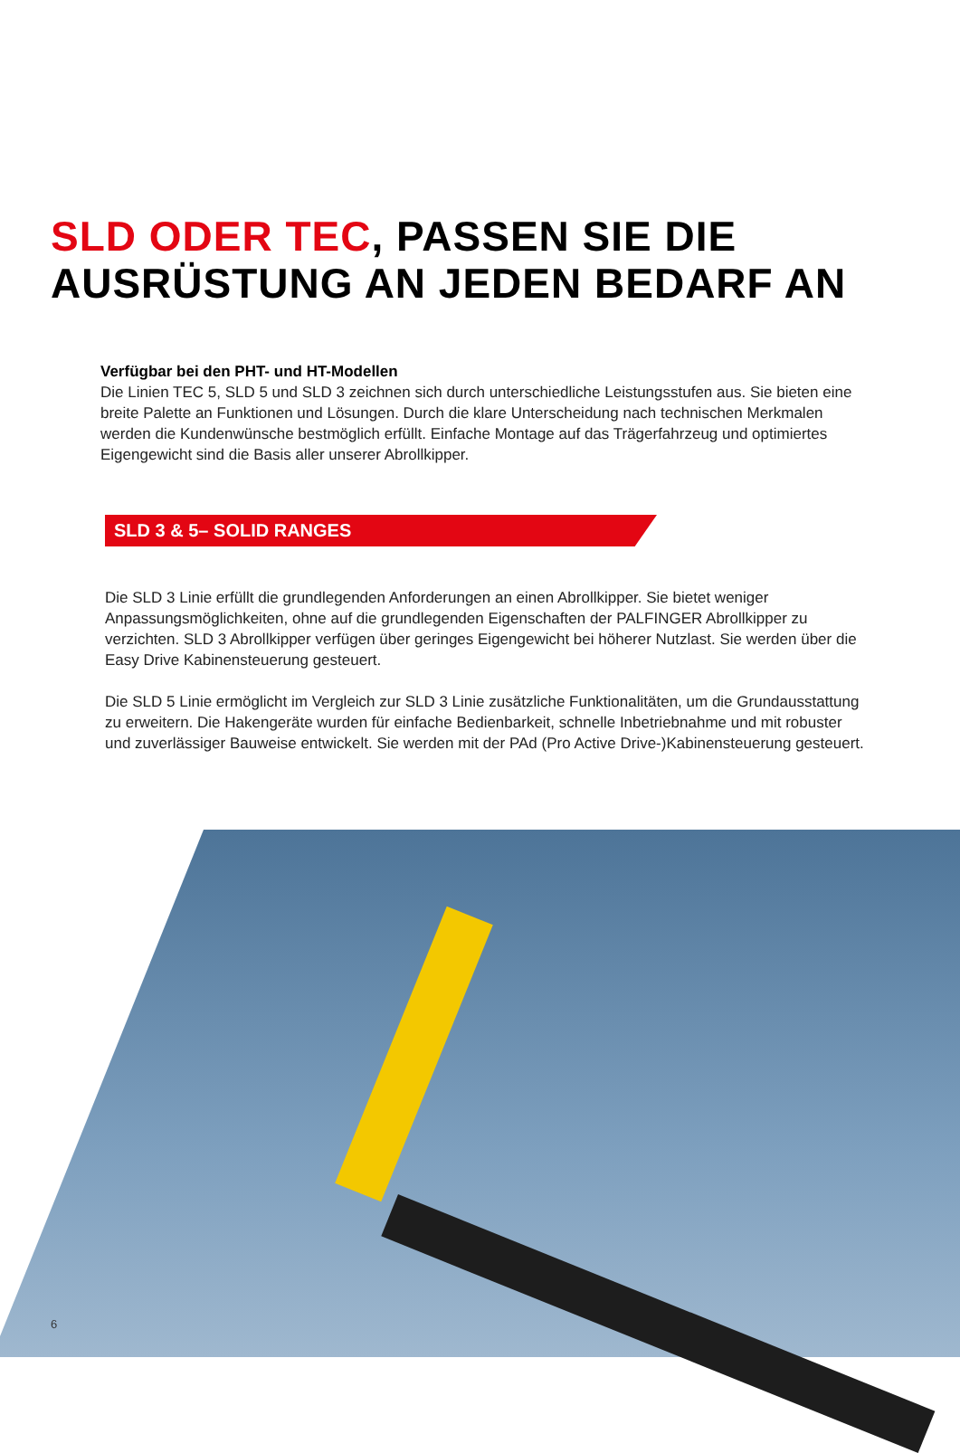SLD ODER TEC, PASSEN SIE DIE
AUSRÜSTUNG AN JEDEN BEDARF AN
Verfügbar bei den PHT- und HT-Modellen
Die Linien TEC 5, SLD 5 und SLD 3 zeichnen sich durch unterschiedliche Leistungsstufen aus. Sie bieten eine breite Palette an Funktionen und Lösungen. Durch die klare Unterscheidung nach technischen Merkmalen werden die Kundenwünsche bestmöglich erfüllt. Einfache Montage auf das Trägerfahrzeug und optimiertes Eigengewicht sind die Basis aller unserer Abrollkipper.
SLD 3 & 5– SOLID RANGES
Die SLD 3 Linie erfüllt die grundlegenden Anforderungen an einen Abrollkipper. Sie bietet weniger Anpassungsmöglichkeiten, ohne auf die grundlegenden Eigenschaften der PALFINGER Abrollkipper zu verzichten. SLD 3 Abrollkipper verfügen über geringes Eigengewicht bei höherer Nutzlast. Sie werden über die Easy Drive Kabinensteuerung gesteuert.
Die SLD 5 Linie ermöglicht im Vergleich zur SLD 3 Linie zusätzliche Funktionalitäten, um die Grundausstattung zu erweitern. Die Hakengeräte wurden für einfache Bedienbarkeit, schnelle Inbetriebnahme und mit robuster und zuverlässiger Bauweise entwickelt. Sie werden mit der PAd (Pro Active Drive-)Kabinensteuerung gesteuert.
6